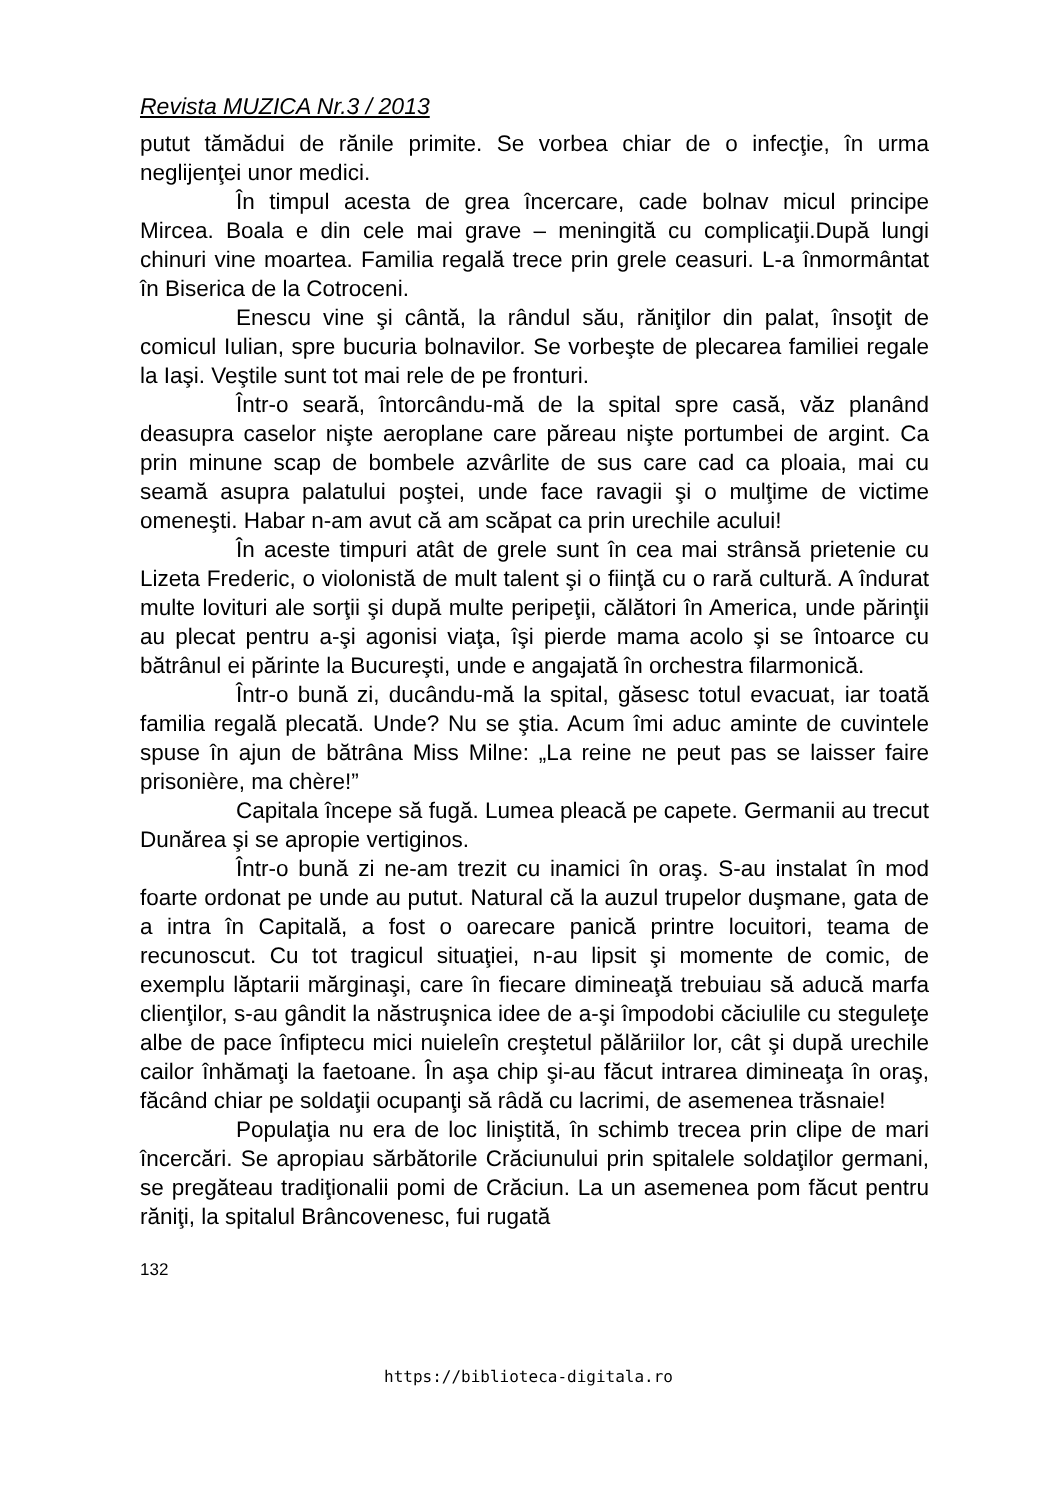Revista MUZICA Nr.3 / 2013
putut tămădui de rănile primite. Se vorbea chiar de o infecţie, în urma neglijenţei unor medici.
În timpul acesta de grea încercare, cade bolnav micul principe Mircea. Boala e din cele mai grave – meningită cu complicaţii.După lungi chinuri vine moartea. Familia regală trece prin grele ceasuri. L-a înmormântat în Biserica de la Cotroceni.
Enescu vine şi cântă, la rândul său, răniţilor din palat, însoţit de comicul Iulian, spre bucuria bolnavilor. Se vorbeşte de plecarea familiei regale la Iaşi. Veştile sunt tot mai rele de pe fronturi.
Într-o seară, întorcându-mă de la spital spre casă, văz planând deasupra caselor nişte aeroplane care păreau nişte portumbei de argint. Ca prin minune scap de bombele azvârlite de sus care cad ca ploaia, mai cu seamă asupra palatului poştei, unde face ravagii şi o mulţime de victime omeneşti. Habar n-am avut că am scăpat ca prin urechile acului!
În aceste timpuri atât de grele sunt în cea mai strânsă prietenie cu Lizeta Frederic, o violonistă de mult talent şi o fiinţă cu o rară cultură. A îndurat multe lovituri ale sorţii şi după multe peripeţii, călători în America, unde părinţii au plecat pentru a-şi agonisi viaţa, îşi pierde mama acolo şi se întoarce cu bătrânul ei părinte la Bucureşti, unde e angajată în orchestra filarmonică.
Într-o bună zi, ducându-mă la spital, găsesc totul evacuat, iar toată familia regală plecată. Unde? Nu se ştia. Acum îmi aduc aminte de cuvintele spuse în ajun de bătrâna Miss Milne: „La reine ne peut pas se laisser faire prisonière, ma chère!”
Capitala începe să fugă. Lumea pleacă pe capete. Germanii au trecut Dunărea şi se apropie vertiginos.
Într-o bună zi ne-am trezit cu inamici în oraş. S-au instalat în mod foarte ordonat pe unde au putut. Natural că la auzul trupelor duşmane, gata de a intra în Capitală, a fost o oarecare panică printre locuitori, teama de recunoscut. Cu tot tragicul situaţiei, n-au lipsit şi momente de comic, de exemplu lăptarii mărginaşi, care în fiecare dimineaţă trebuiau să aducă marfa clienţilor, s-au gândit la năstruşnica idee de a-şi împodobi căciulile cu steguleţe albe de pace înfiptecu mici nuieleîn creştetul pălăriilor lor, cât şi după urechile cailor înhămaţi la faetoane. În aşa chip şi-au făcut intrarea dimineaţa în oraş, făcând chiar pe soldaţii ocupanţi să râdă cu lacrimi, de asemenea trăsnaie!
Populaţia nu era de loc liniştită, în schimb trecea prin clipe de mari încercări. Se apropiau sărbătorile Crăciunului prin spitalele soldaţilor germani, se pregăteau tradiţionalii pomi de Crăciun. La un asemenea pom făcut pentru răniţi, la spitalul Brâncovenesc, fui rugată
132
https://biblioteca-digitala.ro